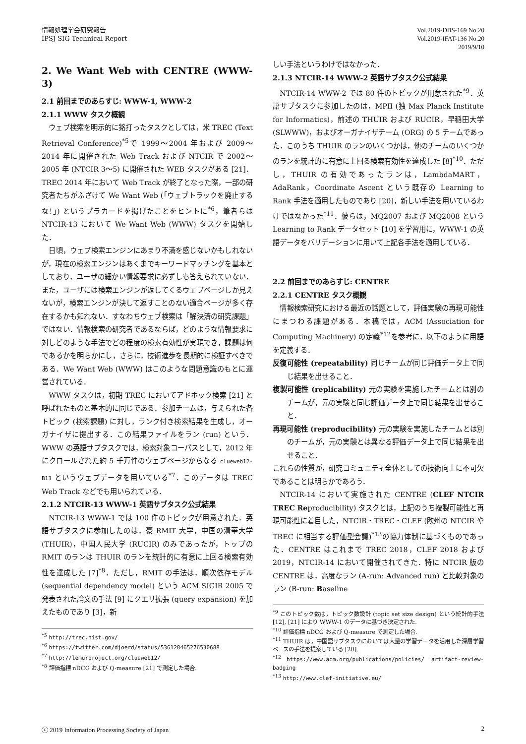情報処理学会研究報告
IPSJ SIG Technical Report
Vol.2019-DBS-169 No.20
Vol.2019-IFAT-136 No.20
2019/9/10
2. We Want Web with CENTRE (WWW-3)
2.1 前回までのあらすじ: WWW-1, WWW-2
2.1.1 WWW タスク概観
ウェブ検索を明示的に銘打ったタスクとしては，米 TREC (Text Retrieval Conference)<sup>*5</sup>で 1999〜2004 年および 2009〜2014 年に開催された Web Track および NTCIR で 2002〜2005 年 (NTCIR 3〜5) に開催された WEB タスクがある [21]．TREC 2014 年において Web Track が終了となった際，一部の研究者たちがふざけて We Want Web (「ウェブトラックを廃止するな!」) というプラカードを掲げたことをヒントに<sup>*6</sup>，筆者らは NTCIR-13 において We Want Web (WWW) タスクを開始した．
日頃，ウェブ検索エンジンにあまり不満を感じないかもしれないが，現在の検索エンジンはあくまでキーワードマッチングを基本としており，ユーザの細かい情報要求に必ずしも答えられていない．また，ユーザには検索エンジンが返してくるウェブページしか見えないが，検索エンジンが決して返すことのない適合ページが多く存在するかも知れない．すなわちウェブ検索は「解決済の研究課題」ではない．情報検索の研究者であるならば，どのような情報要求に対しどのような手法でどの程度の検索有効性が実現でき，課題は何であるかを明らかにし，さらに，技術進歩を長期的に検証すべきである．We Want Web (WWW) はこのような問題意識のもとに運営されている．
WWW タスクは，初期 TREC においてアドホック検索 [21] と呼ばれたものと基本的に同じである．参加チームは，与えられた各トピック (検索課題) に対し，ランク付き検索結果を生成し，オーガナイザに提出する．この結果ファイルをラン (run) という．WWW の英語サブタスクでは，検索対象コーパスとして，2012 年にクロールされた約 5 千万件のウェブページからなる clueweb12-B13 というウェブデータを用いている<sup>*7</sup>．このデータは TREC Web Track などでも用いられている．
2.1.2 NTCIR-13 WWW-1 英語サブタスク公式結果
NTCIR-13 WWW-1 では 100 件のトピックが用意された．英語サブタスクに参加したのは，豪 RMIT 大学，中国の清華大学 (THUIR)，中国人民大学 (RUCIR) のみであったが，トップの RMIT のランは THUIR のランを統計的に有意に上回る検索有効性を達成した [7]<sup>*8</sup>．ただし，RMIT の手法は，順次依存モデル (sequential dependency model) という ACM SIGIR 2005 で発表された論文の手法 [9] にクエリ拡張 (query expansion) を加えたものであり [3]，新
<sup>*5</sup> http://trec.nist.gov/
<sup>*6</sup> https://twitter.com/djoerd/status/536128465276530688
<sup>*7</sup> http://lemurproject.org/clueweb12/
<sup>*8</sup> 評価指標 nDCG および Q-measure [21] で測定した場合.
しい手法というわけではなかった．
2.1.3 NTCIR-14 WWW-2 英語サブタスク公式結果
NTCIR-14 WWW-2 では 80 件のトピックが用意された<sup>*9</sup>．英語サブタスクに参加したのは，MPII (独 Max Planck Institute for Informatics)，前述の THUIR および RUCIR，早稲田大学 (SLWWW)，およびオーガナイザチーム (ORG) の 5 チームであった．このうち THUIR のランのいくつかは，他のチームのいくつかのランを統計的に有意に上回る検索有効性を達成した [8]<sup>*10</sup>．ただし，THUIR の有効であったランは，LambdaMART，AdaRank，Coordinate Ascent という既存の Learning to Rank 手法を適用したものであり [20]，新しい手法を用いているわけではなかった<sup>*11</sup>．彼らは，MQ2007 および MQ2008 という Learning to Rank データセット [10] を学習用に，WWW-1 の英語データをバリデーションに用いて上記各手法を適用している．
2.2 前回までのあらすじ: CENTRE
2.2.1 CENTRE タスク概観
情報検索研究における最近の話題として，評価実験の再現可能性にまつわる課題がある．本稿では，ACM (Association for Computing Machinery) の定義<sup>*12</sup>を参考に，以下のように用語を定義する．
反復可能性 (repeatability) 同じチームが同じ評価データ上で同じ結果を出せること．
複製可能性 (replicability) 元の実験を実施したチームとは別のチームが，元の実験と同じ評価データ上で同じ結果を出せること．
再現可能性 (reproducibility) 元の実験を実施したチームとは別のチームが，元の実験とは異なる評価データ上で同じ結果を出せること．
これらの性質が，研究コミュニティ全体としての技術向上に不可欠であることは明らかであろう．
NTCIR-14 において実施された CENTRE (CLEF NTCIR TREC Reproducibility) タスクとは，上記のうち複製可能性と再現可能性に着目した，NTCIR・TREC・CLEF (欧州の NTCIR や TREC に相当する評価型会議)<sup>*13</sup>の協力体制に基づくものであった．CENTRE はこれまで TREC 2018，CLEF 2018 および 2019，NTCIR-14 において開催されてきた．特に NTCIR 版の CENTRE は，高度なラン (A-run: Advanced run) と比較対象のラン (B-run: Baseline
<sup>*9</sup> このトピック数は，トピック数設計 (topic set size design) という統計的手法 [12], [21] により WWW-1 のデータに基づき決定された.
<sup>*10</sup> 評価指標 nDCG および Q-measure で測定した場合.
<sup>*11</sup> THUIR は，中国語サブタスクにおいては大量の学習データを活用した深層学習ベースの手法を提案している [20].
<sup>*12</sup> https://www.acm.org/publications/policies/ artifact-review-badging
<sup>*13</sup> http://www.clef-initiative.eu/
ⓒ 2019 Information Processing Society of Japan
2